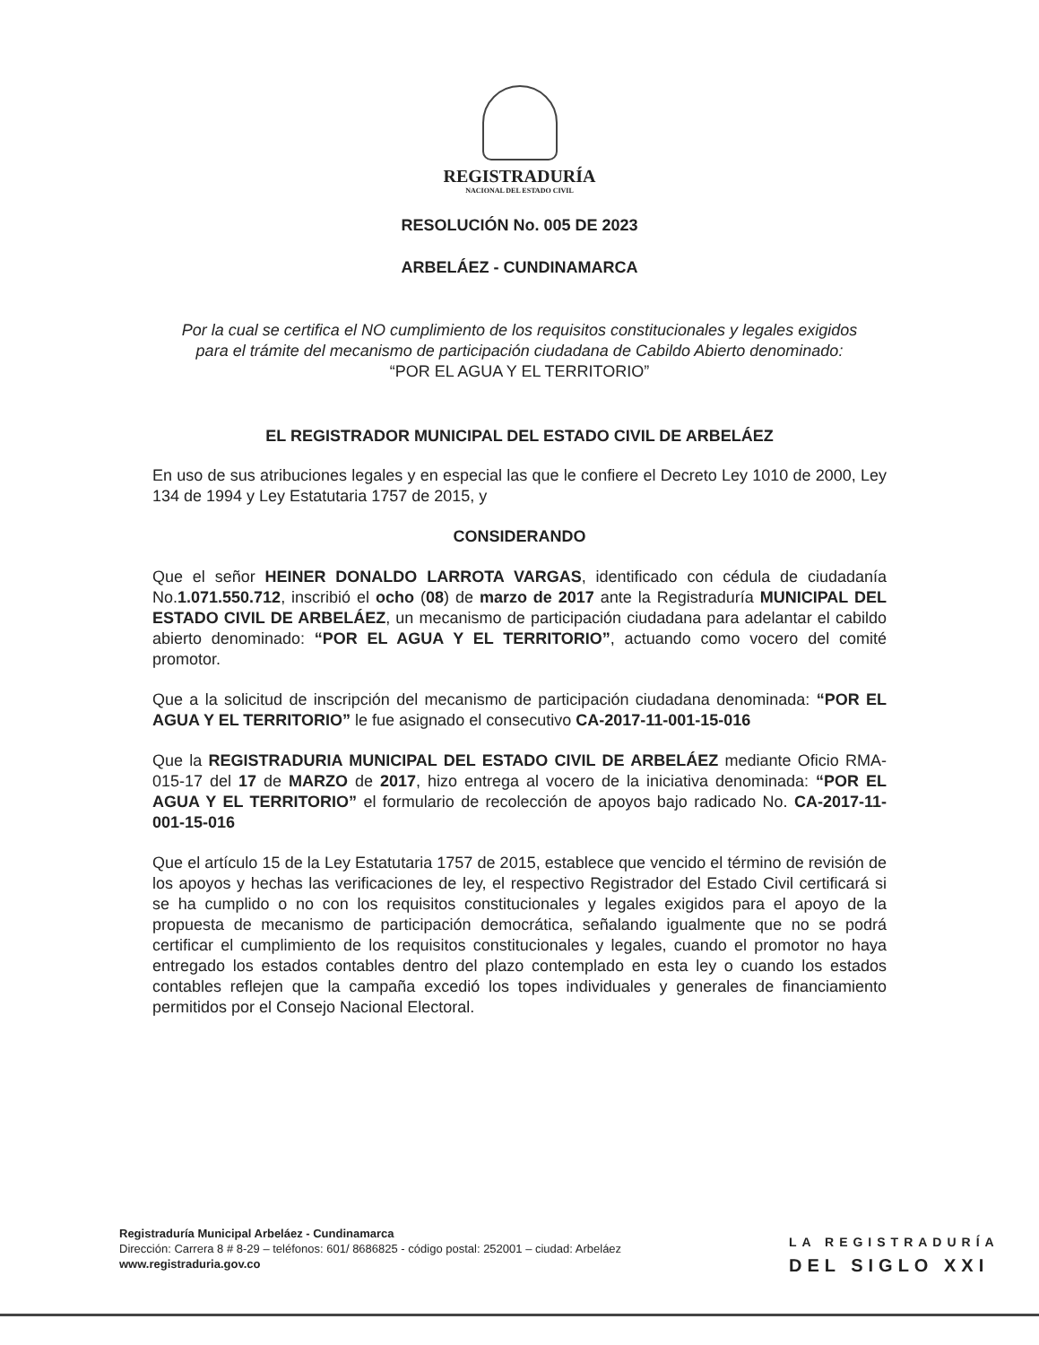REGISTRADURÍA
NACIONAL DEL ESTADO CIVIL
RESOLUCIÓN No. 005 DE 2023
ARBELÁEZ - CUNDINAMARCA
Por la cual se certifica el NO cumplimiento de los requisitos constitucionales y legales exigidos para el trámite del mecanismo de participación ciudadana de Cabildo Abierto denominado: “POR EL AGUA Y EL TERRITORIO”
EL REGISTRADOR MUNICIPAL DEL ESTADO CIVIL DE ARBELÁEZ
En uso de sus atribuciones legales y en especial las que le confiere el Decreto Ley 1010 de 2000, Ley 134 de 1994 y Ley Estatutaria 1757 de 2015, y
CONSIDERANDO
Que el señor HEINER DONALDO LARROTA VARGAS, identificado con cédula de ciudadanía No.1.071.550.712, inscribió el ocho (08) de marzo de 2017 ante la Registraduría MUNICIPAL DEL ESTADO CIVIL DE ARBELÁEZ, un mecanismo de participación ciudadana para adelantar el cabildo abierto denominado: “POR EL AGUA Y EL TERRITORIO”, actuando como vocero del comité promotor.
Que a la solicitud de inscripción del mecanismo de participación ciudadana denominada: “POR EL AGUA Y EL TERRITORIO” le fue asignado el consecutivo CA-2017-11-001-15-016
Que la REGISTRADURIA MUNICIPAL DEL ESTADO CIVIL DE ARBELÁEZ mediante Oficio RMA-015-17 del 17 de MARZO de 2017, hizo entrega al vocero de la iniciativa denominada: “POR EL AGUA Y EL TERRITORIO” el formulario de recolección de apoyos bajo radicado No. CA-2017-11-001-15-016
Que el artículo 15 de la Ley Estatutaria 1757 de 2015, establece que vencido el término de revisión de los apoyos y hechas las verificaciones de ley, el respectivo Registrador del Estado Civil certificará si se ha cumplido o no con los requisitos constitucionales y legales exigidos para el apoyo de la propuesta de mecanismo de participación democrática, señalando igualmente que no se podrá certificar el cumplimiento de los requisitos constitucionales y legales, cuando el promotor no haya entregado los estados contables dentro del plazo contemplado en esta ley o cuando los estados contables reflejen que la campaña excedió los topes individuales y generales de financiamiento permitidos por el Consejo Nacional Electoral.
Registraduría Municipal Arbeláez - Cundinamarca
Dirección: Carrera 8 # 8-29 – teléfonos: 601/ 8686825 - código postal: 252001 – ciudad: Arbeláez
www.registraduria.gov.co
LA REGISTRADURÍA
DEL SIGLO XXI